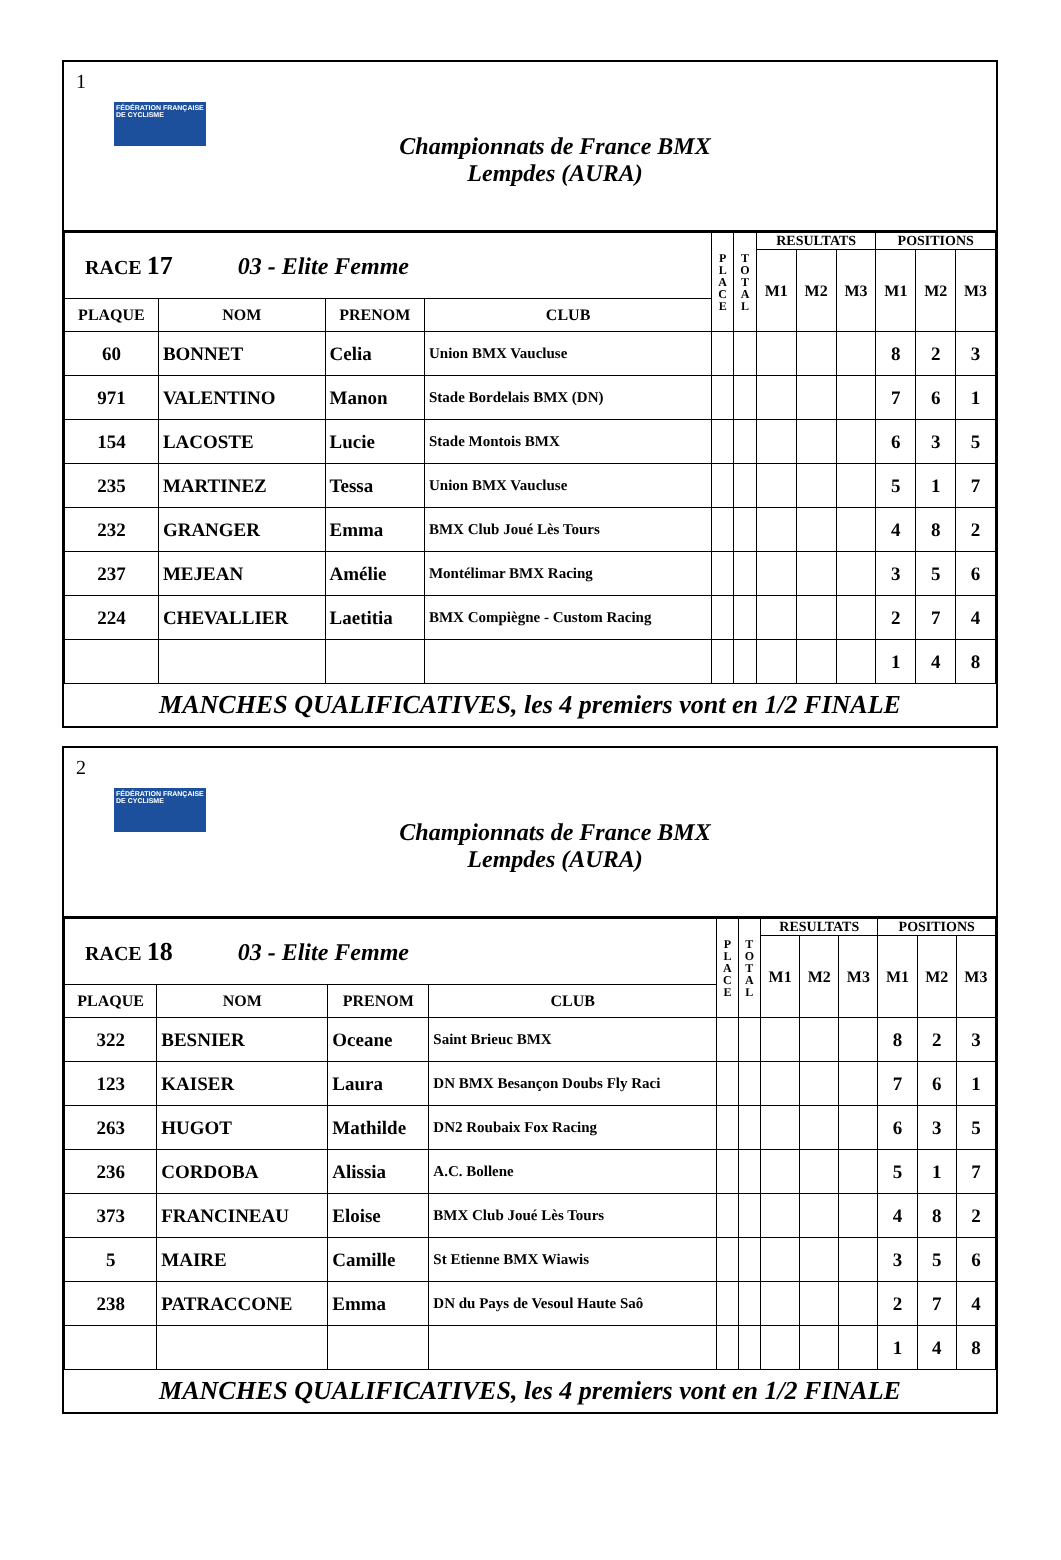1
FÉDÉRATION FRANÇAISE DE CYCLISME
Championnats de France BMX
Lempdes (AURA)
| RACE 17 03 - Elite Femme | | | | P L A C E | T O T A L | RESULTATS | | | POSITIONS | | |
| | | | | | | M1 | M2 | M3 | M1 | M2 | M3 |
| PLAQUE | NOM | PRENOM | CLUB | | | | | | | | |
| 60 | BONNET | Celia | Union BMX Vaucluse | | | | | | 8 | 2 | 3 |
| 971 | VALENTINO | Manon | Stade Bordelais BMX (DN) | | | | | | 7 | 6 | 1 |
| 154 | LACOSTE | Lucie | Stade Montois BMX | | | | | | 6 | 3 | 5 |
| 235 | MARTINEZ | Tessa | Union BMX Vaucluse | | | | | | 5 | 1 | 7 |
| 232 | GRANGER | Emma | BMX Club Joué Lès Tours | | | | | | 4 | 8 | 2 |
| 237 | MEJEAN | Amélie | Montélimar BMX Racing | | | | | | 3 | 5 | 6 |
| 224 | CHEVALLIER | Laetitia | BMX Compiègne - Custom Racing | | | | | | 2 | 7 | 4 |
| | | | | | | | | | 1 | 4 | 8 |
MANCHES QUALIFICATIVES, les 4 premiers vont en 1/2 FINALE
2
FÉDÉRATION FRANÇAISE DE CYCLISME
Championnats de France BMX
Lempdes (AURA)
| RACE 18 03 - Elite Femme | | | | P L A C E | T O T A L | RESULTATS | | | POSITIONS | | |
| | | | | | | M1 | M2 | M3 | M1 | M2 | M3 |
| PLAQUE | NOM | PRENOM | CLUB | | | | | | | | |
| 322 | BESNIER | Oceane | Saint Brieuc BMX | | | | | | 8 | 2 | 3 |
| 123 | KAISER | Laura | DN BMX Besançon Doubs Fly Raci | | | | | | 7 | 6 | 1 |
| 263 | HUGOT | Mathilde | DN2 Roubaix Fox Racing | | | | | | 6 | 3 | 5 |
| 236 | CORDOBA | Alissia | A.C. Bollene | | | | | | 5 | 1 | 7 |
| 373 | FRANCINEAU | Eloise | BMX Club Joué Lès Tours | | | | | | 4 | 8 | 2 |
| 5 | MAIRE | Camille | St Etienne BMX Wiawis | | | | | | 3 | 5 | 6 |
| 238 | PATRACCONE | Emma | DN du Pays de Vesoul Haute Saô | | | | | | 2 | 7 | 4 |
| | | | | | | | | | 1 | 4 | 8 |
MANCHES QUALIFICATIVES, les 4 premiers vont en 1/2 FINALE